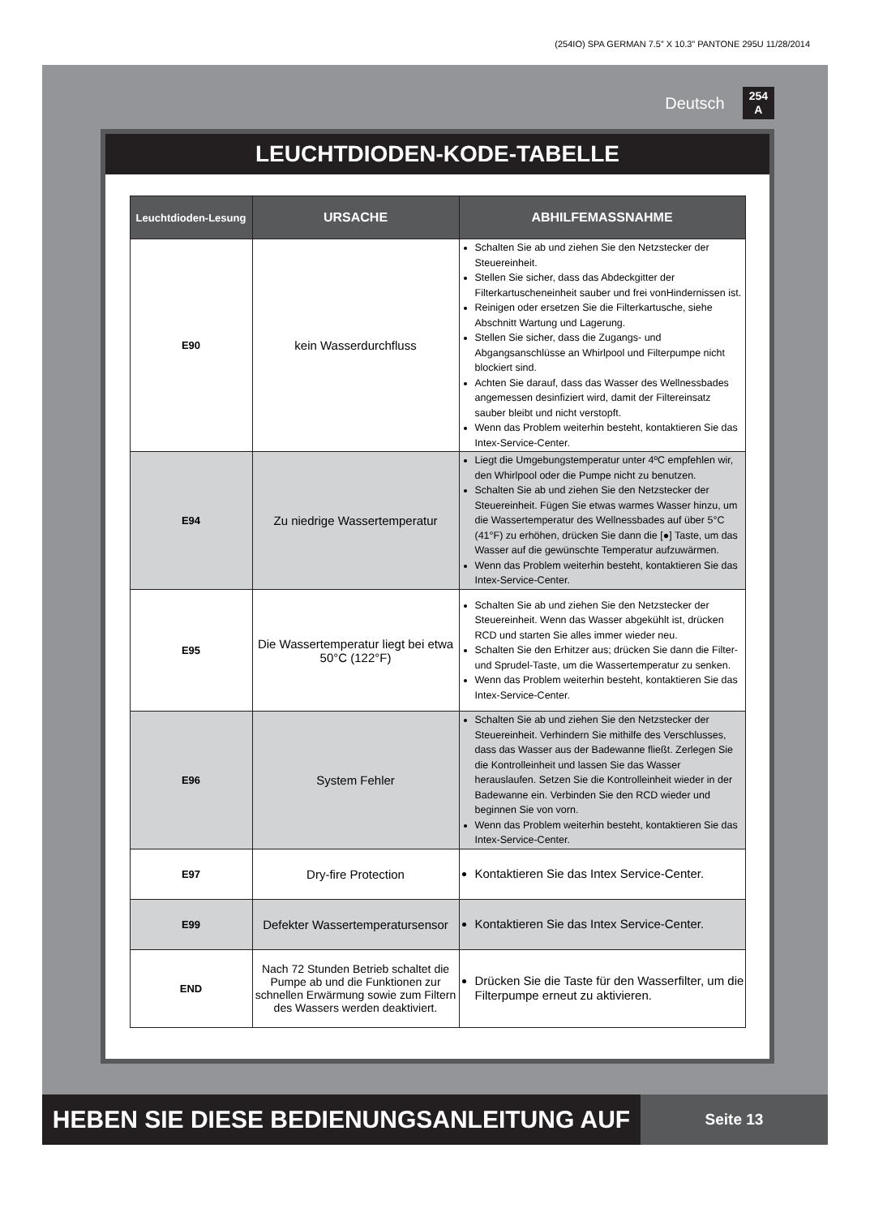(254IO) SPA GERMAN 7.5” X 10.3” PANTONE 295U 11/28/2014
Deutsch 254
A
LEUCHTDIODEN-KODE-TABELLE
| Leuchtdioden-Lesung | URSACHE | ABHILFEMASSNAHME |
| --- | --- | --- |
| E90 | kein Wasserdurchfluss | Schalten Sie ab und ziehen Sie den Netzstecker der Steuereinheit. Stellen Sie sicher, dass das Abdeckgitter der Filterkartuscheneinheit sauber und frei vonHindernissen ist. Reinigen oder ersetzen Sie die Filterkartusche, siehe Abschnitt Wartung und Lagerung. Stellen Sie sicher, dass die Zugangs- und Abgangsanschlüsse an Whirlpool und Filterpumpe nicht blockiert sind. Achten Sie darauf, dass das Wasser des Wellnessbades angemessen desinfiziert wird, damit der Filtereinsatz sauber bleibt und nicht verstopft. Wenn das Problem weiterhin besteht, kontaktieren Sie das Intex-Service-Center. |
| E94 | Zu niedrige Wassertemperatur | Liegt die Umgebungstemperatur unter 4ºC empfehlen wir, den Whirlpool oder die Pumpe nicht zu benutzen. Schalten Sie ab und ziehen Sie den Netzstecker der Steuereinheit. Fügen Sie etwas warmes Wasser hinzu, um die Wassertemperatur des Wellnessbades auf über 5°C (41°F) zu erhöhen, drücken Sie dann die [●] Taste, um das Wasser auf die gewünschte Temperatur aufzuwärmen. Wenn das Problem weiterhin besteht, kontaktieren Sie das Intex-Service-Center. |
| E95 | Die Wassertemperatur liegt bei etwa 50°C (122°F) | Schalten Sie ab und ziehen Sie den Netzstecker der Steuereinheit. Wenn das Wasser abgekühlt ist, drücken RCD und starten Sie alles immer wieder neu. Schalten Sie den Erhitzer aus; drücken Sie dann die Filter- und Sprudel-Taste, um die Wassertemperatur zu senken. Wenn das Problem weiterhin besteht, kontaktieren Sie das Intex-Service-Center. |
| E96 | System Fehler | Schalten Sie ab und ziehen Sie den Netzstecker der Steuereinheit. Verhindern Sie mithilfe des Verschlusses, dass das Wasser aus der Badewanne fließt. Zerlegen Sie die Kontrolleinheit und lassen Sie das Wasser herauslaufen. Setzen Sie die Kontrolleinheit wieder in der Badewanne ein. Verbinden Sie den RCD wieder und beginnen Sie von vorn. Wenn das Problem weiterhin besteht, kontaktieren Sie das Intex-Service-Center. |
| E97 | Dry-fire Protection | Kontaktieren Sie das Intex Service-Center. |
| E99 | Defekter Wassertemperatursensor | Kontaktieren Sie das Intex Service-Center. |
| END | Nach 72 Stunden Betrieb schaltet die Pumpe ab und die Funktionen zur schnellen Erwärmung sowie zum Filtern des Wassers werden deaktiviert. | Drücken Sie die Taste für den Wasserfilter, um die Filterpumpe erneut zu aktivieren. |
HEBEN SIE DIESE BEDIENUNGSANLEITUNG AUF
Seite 13